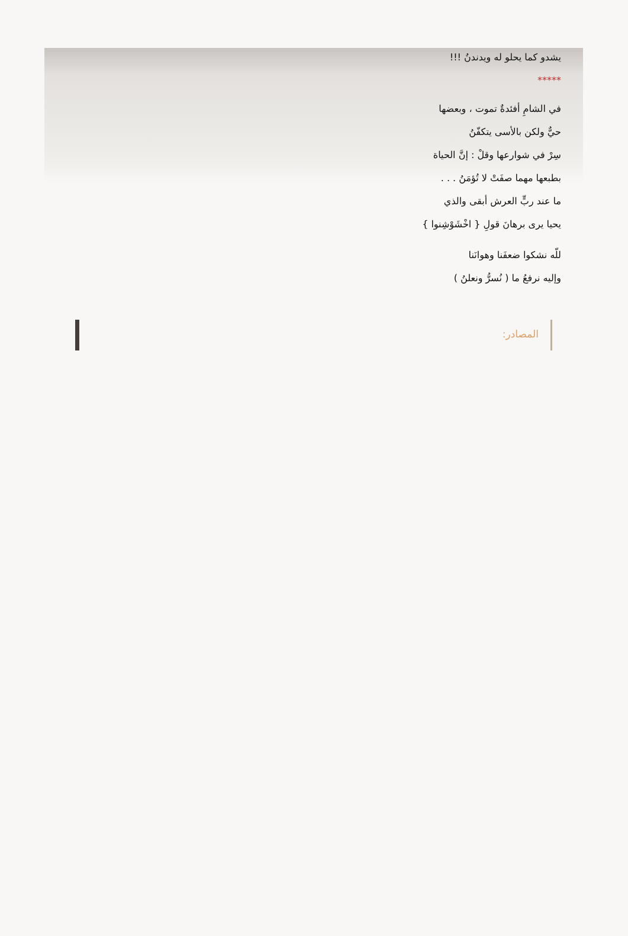يشدو كما يحلو له ويدندنُ !!!
*****
في الشامِ أفئدةٌ تموت ، وبعضها
حيٌّ ولكن بالأسى يتكفّنُ
سِرْ في شوارعها وقلْ : إنَّ الحياة
بطبعها مهما صفَتْ لا تُؤمَنُ . . .
ما عند ربٍّ العرش أبقى والذي
يحيا يرى برهانَ قولِ { اخْشَوْشِنوا }
للّه نشكوا ضعفَنا وهوانَنا
وإليه نرفعُ ما ( نُسرُّ ونعلنُ )
المصادر: